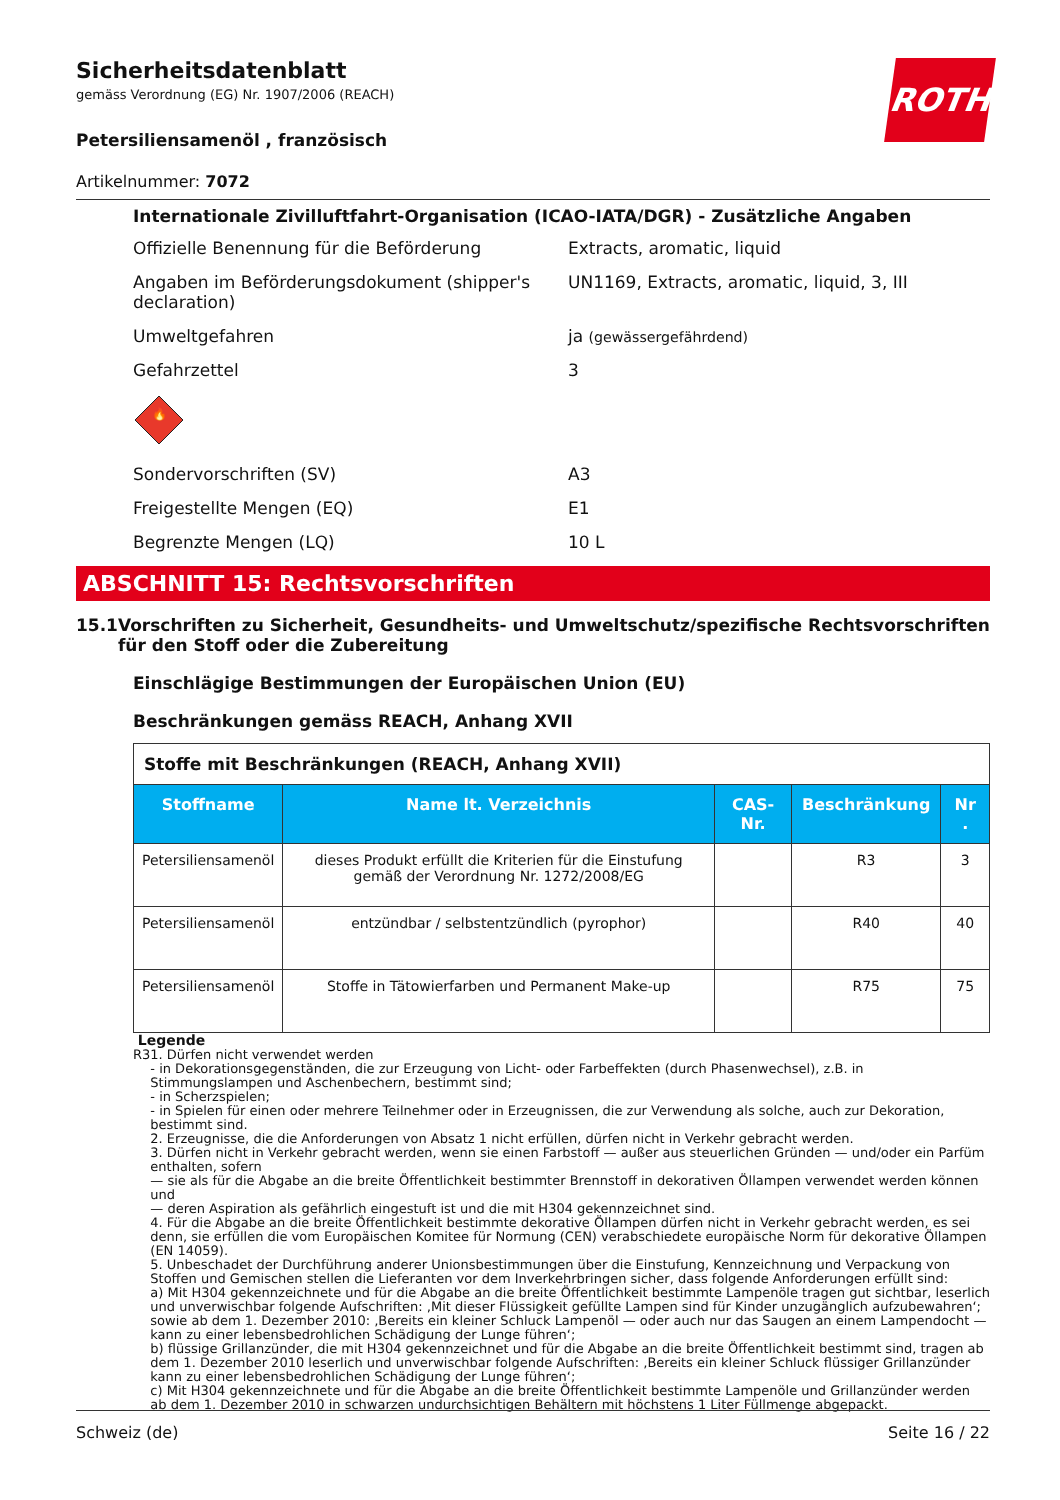Sicherheitsdatenblatt
gemäss Verordnung (EG) Nr. 1907/2006 (REACH)
ROTH
Petersiliensamenöl , französisch
Artikelnummer: 7072
Internationale Zivilluftfahrt-Organisation (ICAO-IATA/DGR) - Zusätzliche Angaben
Offizielle Benennung für die Beförderung Extracts, aromatic, liquid
Angaben im Beförderungsdokument (shipper's declaration)
UN1169, Extracts, aromatic, liquid, 3, III
Umweltgefahren ja (gewässergefährdend)
Gefahrzettel 3
🔥
Sondervorschriften (SV) A3
Freigestellte Mengen (EQ) E1
Begrenzte Mengen (LQ) 10 L
ABSCHNITT 15: Rechtsvorschriften
15.1 Vorschriften zu Sicherheit, Gesundheits- und Umweltschutz/spezifische Rechtsvorschriften für den Stoff oder die Zubereitung
Einschlägige Bestimmungen der Europäischen Union (EU)
Beschränkungen gemäss REACH, Anhang XVII
| Stoffe mit Beschränkungen (REACH, Anhang XVII) | | | | |
| Stoffname | Name lt. Verzeichnis | CAS-Nr. | Beschränkung | Nr . |
| Petersiliensamenöl | dieses Produkt erfüllt die Kriterien für die Einstufung gemäß der Verordnung Nr. 1272/2008/EG | | R3 | 3 |
| Petersiliensamenöl | entzündbar / selbstentzündlich (pyrophor) | | R40 | 40 |
| Petersiliensamenöl | Stoffe in Tätowierfarben und Permanent Make-up | | R75 | 75 |
Legende
R3 1. Dürfen nicht verwendet werden
- in Dekorationsgegenständen, die zur Erzeugung von Licht- oder Farbeffekten (durch Phasenwechsel), z.B. in Stimmungslampen und Aschenbechern, bestimmt sind;
- in Scherzspielen;
- in Spielen für einen oder mehrere Teilnehmer oder in Erzeugnissen, die zur Verwendung als solche, auch zur Dekoration, bestimmt sind.
2. Erzeugnisse, die die Anforderungen von Absatz 1 nicht erfüllen, dürfen nicht in Verkehr gebracht werden.
3. Dürfen nicht in Verkehr gebracht werden, wenn sie einen Farbstoff — außer aus steuerlichen Gründen — und/oder ein Parfüm enthalten, sofern
— sie als für die Abgabe an die breite Öffentlichkeit bestimmter Brennstoff in dekorativen Öllampen verwendet werden können und
— deren Aspiration als gefährlich eingestuft ist und die mit H304 gekennzeichnet sind.
4. Für die Abgabe an die breite Öffentlichkeit bestimmte dekorative Öllampen dürfen nicht in Verkehr gebracht werden, es sei denn, sie erfüllen die vom Europäischen Komitee für Normung (CEN) verabschiedete europäische Norm für dekorative Öllampen (EN 14059).
5. Unbeschadet der Durchführung anderer Unionsbestimmungen über die Einstufung, Kennzeichnung und Verpackung von Stoffen und Gemischen stellen die Lieferanten vor dem Inverkehrbringen sicher, dass folgende Anforderungen erfüllt sind:
a) Mit H304 gekennzeichnete und für die Abgabe an die breite Öffentlichkeit bestimmte Lampenöle tragen gut sichtbar, leserlich und unverwischbar folgende Aufschriften: ‚Mit dieser Flüssigkeit gefüllte Lampen sind für Kinder unzugänglich aufzubewahren‘; sowie ab dem 1. Dezember 2010: ‚Bereits ein kleiner Schluck Lampenöl — oder auch nur das Saugen an einem Lampendocht — kann zu einer lebensbedrohlichen Schädigung der Lunge führen‘;
b) flüssige Grillanzünder, die mit H304 gekennzeichnet und für die Abgabe an die breite Öffentlichkeit bestimmt sind, tragen ab dem 1. Dezember 2010 leserlich und unverwischbar folgende Aufschriften: ‚Bereits ein kleiner Schluck flüssiger Grillanzünder kann zu einer lebensbedrohlichen Schädigung der Lunge führen‘;
c) Mit H304 gekennzeichnete und für die Abgabe an die breite Öffentlichkeit bestimmte Lampenöle und Grillanzünder werden ab dem 1. Dezember 2010 in schwarzen undurchsichtigen Behältern mit höchstens 1 Liter Füllmenge abgepackt.
Schweiz (de) Seite 16 / 22